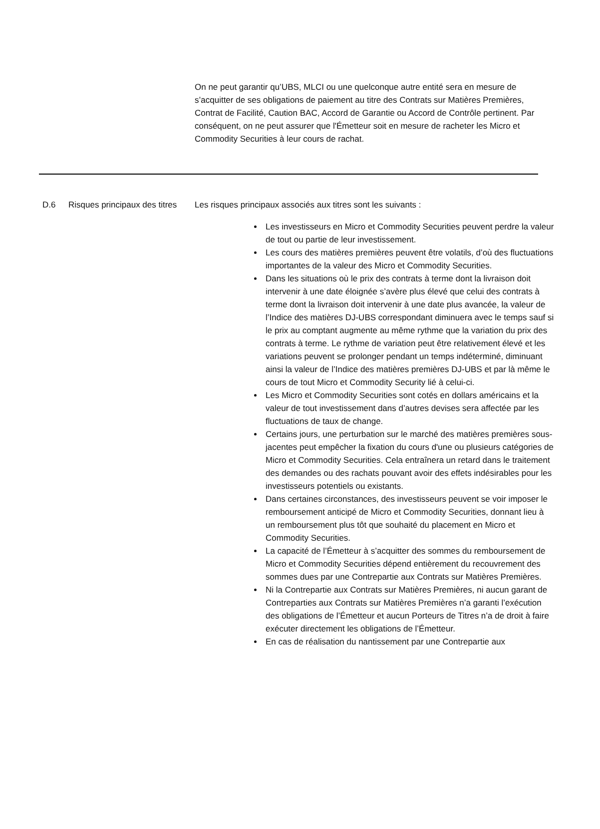On ne peut garantir qu’UBS, MLCI ou une quelconque autre entité sera en mesure de s’acquitter de ses obligations de paiement au titre des Contrats sur Matières Premières, Contrat de Facilité, Caution BAC, Accord de Garantie ou Accord de Contrôle pertinent. Par conséquent, on ne peut assurer que l'Émetteur soit en mesure de racheter les Micro et Commodity Securities à leur cours de rachat.
D.6 Risques principaux des titres
Les risques principaux associés aux titres sont les suivants :
Les investisseurs en Micro et Commodity Securities peuvent perdre la valeur de tout ou partie de leur investissement.
Les cours des matières premières peuvent être volatils, d’où des fluctuations importantes de la valeur des Micro et Commodity Securities.
Dans les situations où le prix des contrats à terme dont la livraison doit intervenir à une date éloignée s’avère plus élevé que celui des contrats à terme dont la livraison doit intervenir à une date plus avancée, la valeur de l’Indice des matières DJ-UBS correspondant diminuera avec le temps sauf si le prix au comptant augmente au même rythme que la variation du prix des contrats à terme. Le rythme de variation peut être relativement élevé et les variations peuvent se prolonger pendant un temps indéterminé, diminuant ainsi la valeur de l’Indice des matières premières DJ-UBS et par là même le cours de tout Micro et Commodity Security lié à celui-ci.
Les Micro et Commodity Securities sont cotés en dollars américains et la valeur de tout investissement dans d’autres devises sera affectée par les fluctuations de taux de change.
Certains jours, une perturbation sur le marché des matières premières sous-jacentes peut empêcher la fixation du cours d'une ou plusieurs catégories de Micro et Commodity Securities. Cela entraînera un retard dans le traitement des demandes ou des rachats pouvant avoir des effets indésirables pour les investisseurs potentiels ou existants.
Dans certaines circonstances, des investisseurs peuvent se voir imposer le remboursement anticipé de Micro et Commodity Securities, donnant lieu à un remboursement plus tôt que souhaité du placement en Micro et Commodity Securities.
La capacité de l’Émetteur à s’acquitter des sommes du remboursement de Micro et Commodity Securities dépend entièrement du recouvrement des sommes dues par une Contrepartie aux Contrats sur Matières Premières.
Ni la Contrepartie aux Contrats sur Matières Premières, ni aucun garant de Contreparties aux Contrats sur Matières Premières n’a garanti l’exécution des obligations de l’Émetteur et aucun Porteurs de Titres n’a de droit à faire exécuter directement les obligations de l’Émetteur.
En cas de réalisation du nantissement par une Contrepartie aux